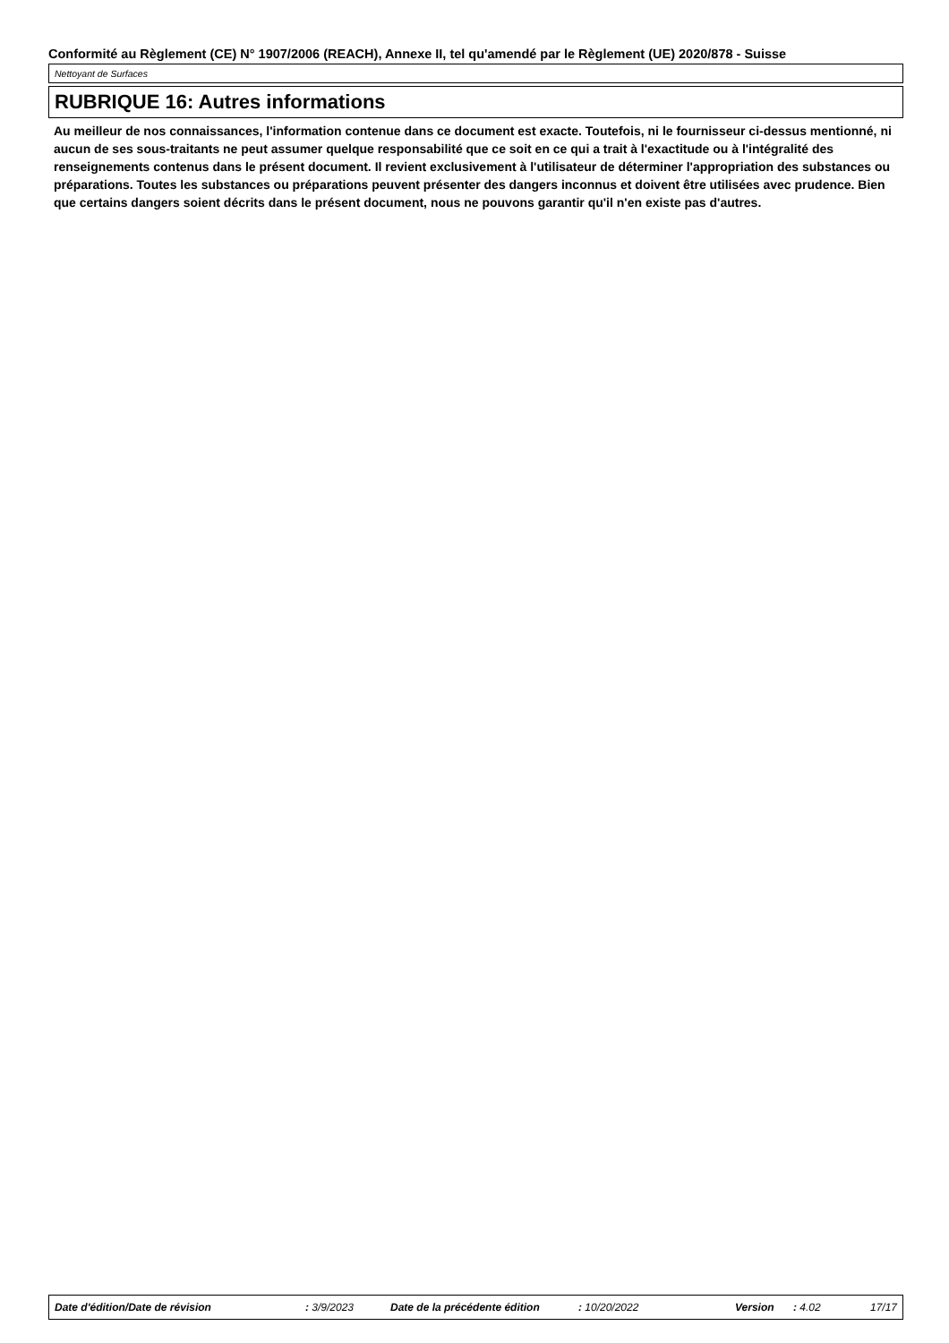Conformité au Règlement (CE) N° 1907/2006 (REACH), Annexe II, tel qu'amendé par le Règlement (UE) 2020/878 - Suisse
Nettoyant de Surfaces
RUBRIQUE 16: Autres informations
Au meilleur de nos connaissances, l'information contenue dans ce document est exacte. Toutefois, ni le fournisseur ci-dessus mentionné, ni aucun de ses sous-traitants ne peut assumer quelque responsabilité que ce soit en ce qui a trait à l'exactitude ou à l'intégralité des renseignements contenus dans le présent document. Il revient exclusivement à l'utilisateur de déterminer l'appropriation des substances ou préparations. Toutes les substances ou préparations peuvent présenter des dangers inconnus et doivent être utilisées avec prudence. Bien que certains dangers soient décrits dans le présent document, nous ne pouvons garantir qu'il n'en existe pas d'autres.
Date d'édition/Date de révision : 3/9/2023 Date de la précédente édition : 10/20/2022 Version : 4.02 17/17